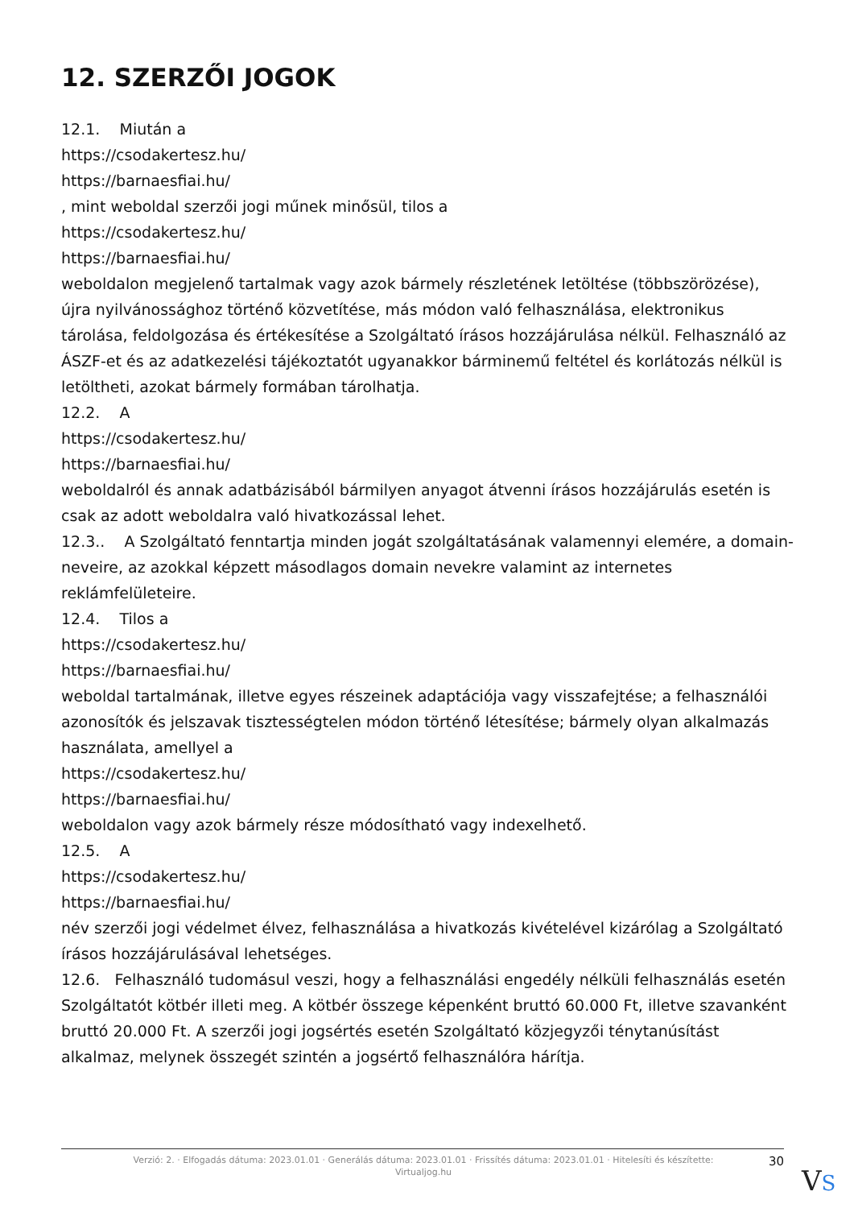12. SZERZŐI JOGOK
12.1. Miután a
https://csodakertesz.hu/
https://barnaesfiai.hu/
, mint weboldal szerzői jogi műnek minősül, tilos a
https://csodakertesz.hu/
https://barnaesfiai.hu/
weboldalon megjelenő tartalmak vagy azok bármely részletének letöltése (többszörözése), újra nyilvánossághoz történő közvetítése, más módon való felhasználása, elektronikus tárolása, feldolgozása és értékesítése a Szolgáltató írásos hozzájárulása nélkül. Felhasználó az ÁSZF-et és az adatkezelési tájékoztatót ugyanakkor bárminemű feltétel és korlátozás nélkül is letöltheti, azokat bármely formában tárolhatja.
12.2. A
https://csodakertesz.hu/
https://barnaesfiai.hu/
weboldalról és annak adatbázisából bármilyen anyagot átvenni írásos hozzájárulás esetén is csak az adott weboldalra való hivatkozással lehet.
12.3.. A Szolgáltató fenntartja minden jogát szolgáltatásának valamennyi elemére, a domain-neveire, az azokkal képzett másodlagos domain nevekre valamint az internetes reklámfelületeire.
12.4. Tilos a
https://csodakertesz.hu/
https://barnaesfiai.hu/
weboldal tartalmának, illetve egyes részeinek adaptációja vagy visszafejtése; a felhasználói azonosítók és jelszavak tisztességtelen módon történő létesítése; bármely olyan alkalmazás használata, amellyel a
https://csodakertesz.hu/
https://barnaesfiai.hu/
weboldalon vagy azok bármely része módosítható vagy indexelhető.
12.5. A
https://csodakertesz.hu/
https://barnaesfiai.hu/
név szerzői jogi védelmet élvez, felhasználása a hivatkozás kivételével kizárólag a Szolgáltató írásos hozzájárulásával lehetséges.
12.6. Felhasználó tudomásul veszi, hogy a felhasználási engedély nélküli felhasználás esetén Szolgáltatót kötbér illeti meg. A kötbér összege képenként bruttó 60.000 Ft, illetve szavanként bruttó 20.000 Ft. A szerzői jogi jogsértés esetén Szolgáltató közjegyzői ténytanúsítást alkalmaz, melynek összegét szintén a jogsértő felhasználóra hárítja.
Verzió: 2. · Elfogadás dátuma: 2023.01.01 · Generálás dátuma: 2023.01.01 · Frissítés dátuma: 2023.01.01 · Hitelesíti és készítette: Virtualjog.hu
30
VS